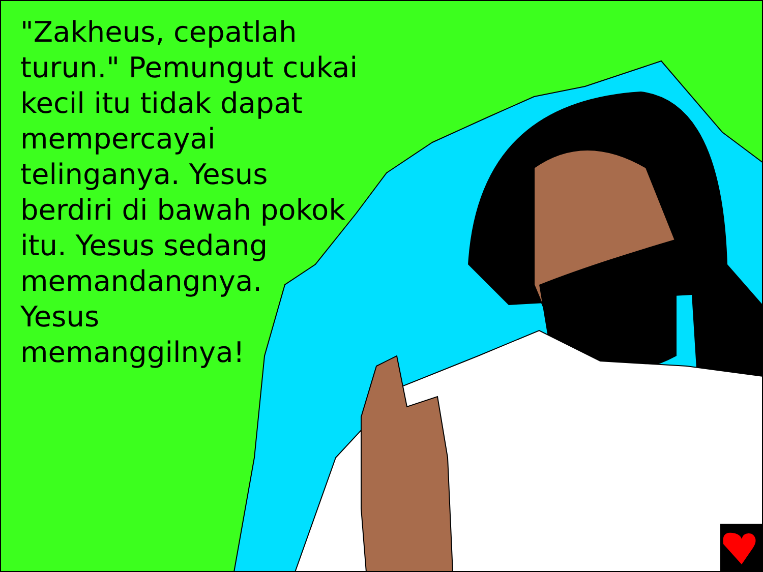"Zakheus, cepatlah turun." Pemungut cukai kecil itu tidak dapat mempercayai telinganya. Yesus berdiri di bawah pokok itu. Yesus sedang memandangnya.
Yesus
memanggilnya!